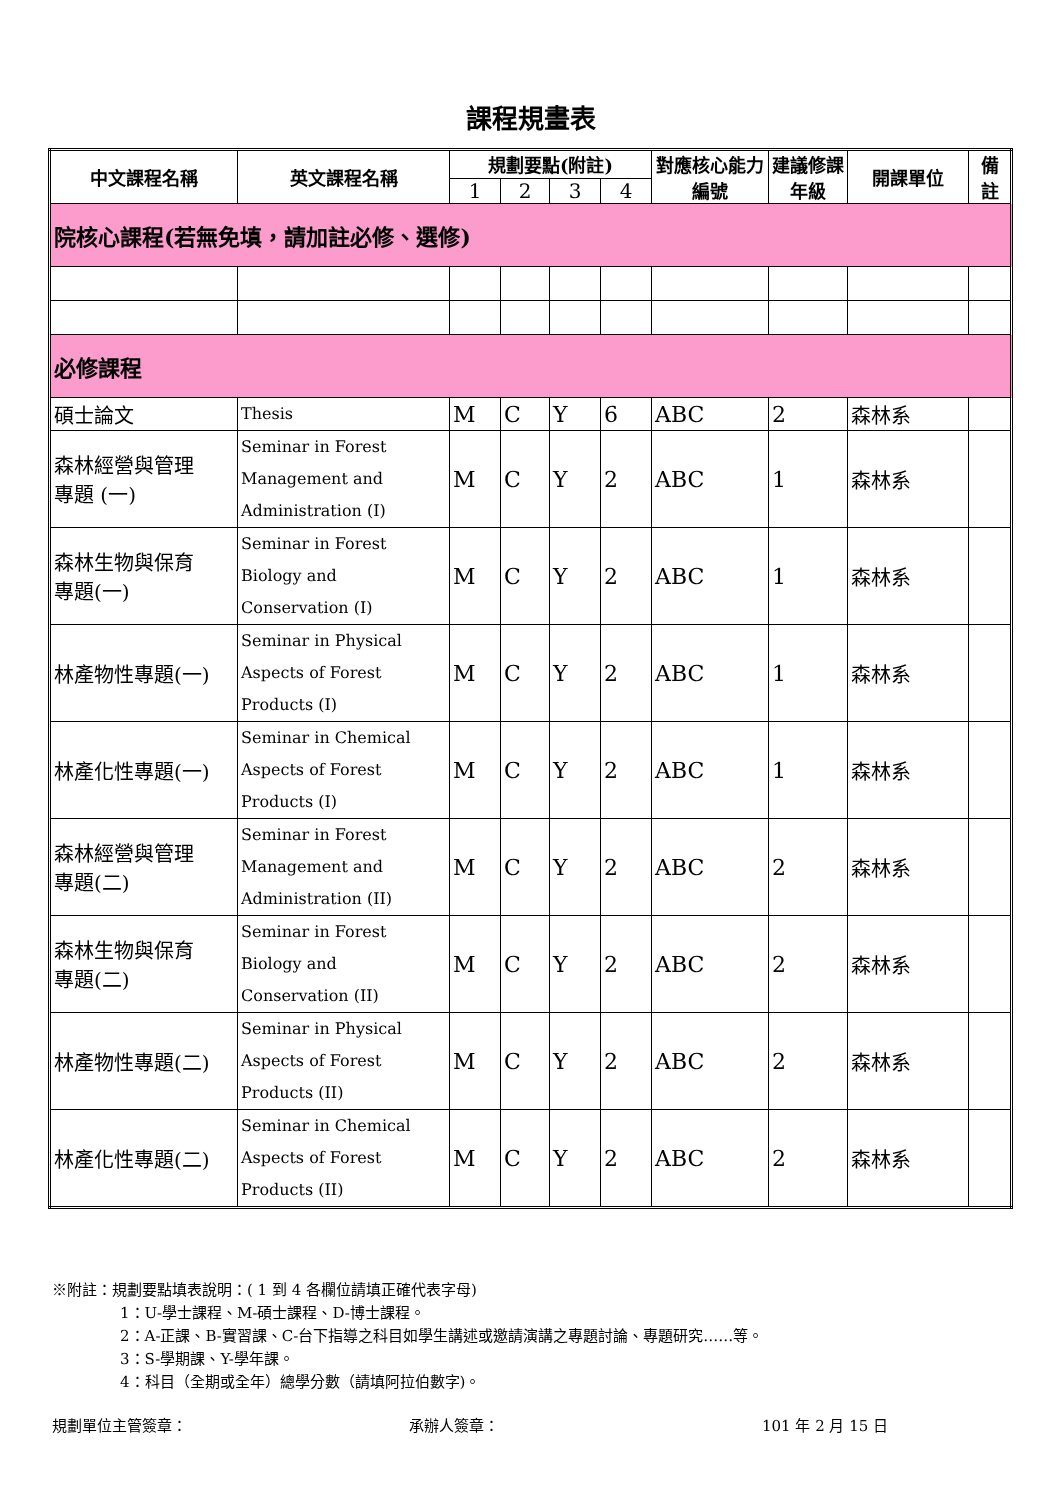課程規畫表
| 中文課程名稱 | 英文課程名稱 | 規劃要點(附註) | | | | 對應核心能力編號 | 建議修課年級 | 開課單位 | 備註 |
| --- | --- | --- | --- | --- | --- | --- | --- | --- | --- |
| | | 1 | 2 | 3 | 4 | | | | |
| 院核心課程(若無免填，請加註必修、選修) | | | | | | | | | |
| 必修課程 | | | | | | | | | |
| 碩士論文 | Thesis | M | C | Y | 6 | ABC | 2 | 森林系 | |
| 森林經營與管理 專題 (一) | Seminar in Forest Management and Administration (I) | M | C | Y | 2 | ABC | 1 | 森林系 | |
| 森林生物與保育 專題(一) | Seminar in Forest Biology and Conservation (I) | M | C | Y | 2 | ABC | 1 | 森林系 | |
| 林產物性專題(一) | Seminar in Physical Aspects of Forest Products (I) | M | C | Y | 2 | ABC | 1 | 森林系 | |
| 林產化性專題(一) | Seminar in Chemical Aspects of Forest Products (I) | M | C | Y | 2 | ABC | 1 | 森林系 | |
| 森林經營與管理 專題(二) | Seminar in Forest Management and Administration (II) | M | C | Y | 2 | ABC | 2 | 森林系 | |
| 森林生物與保育 專題(二) | Seminar in Forest Biology and Conservation (II) | M | C | Y | 2 | ABC | 2 | 森林系 | |
| 林產物性專題(二) | Seminar in Physical Aspects of Forest Products (II) | M | C | Y | 2 | ABC | 2 | 森林系 | |
| 林產化性專題(二) | Seminar in Chemical Aspects of Forest Products (II) | M | C | Y | 2 | ABC | 2 | 森林系 | |
※附註：規劃要點填表說明：( 1 到 4 各欄位請填正確代表字母)
1：U-學士課程、M-碩士課程、D-博士課程。
2：A-正課、B-實習課、C-台下指導之科目如學生講述或邀請演講之專題討論、專題研究……等。
3：S-學期課、Y-學年課。
4：科目（全期或全年）總學分數（請填阿拉伯數字)。
規劃單位主管簽章： 承辦人簽章： 101 年 2 月 15 日